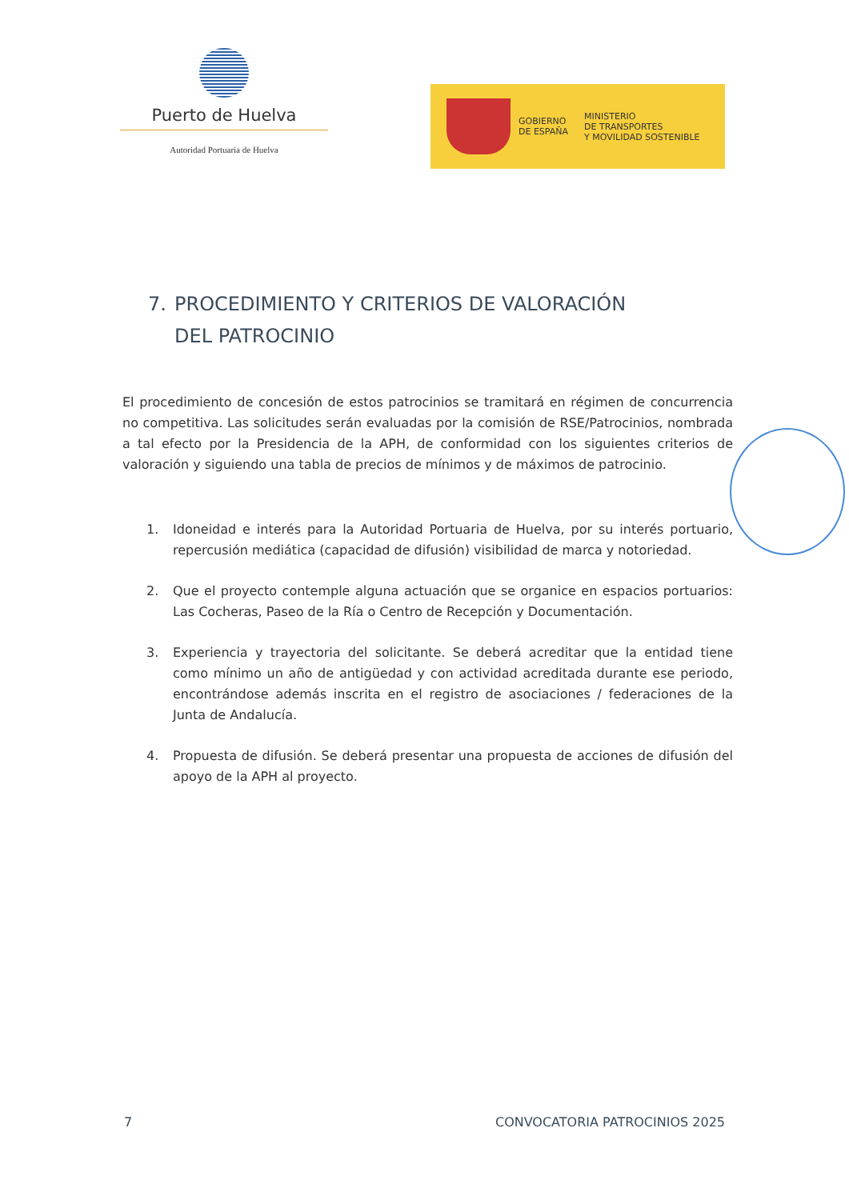Puerto de Huelva
Autoridad Portuaria de Huelva
GOBIERNO
DE ESPAÑA
MINISTERIO
DE TRANSPORTES
Y MOVILIDAD SOSTENIBLE
7. PROCEDIMIENTO Y CRITERIOS DE VALORACIÓN DEL PATROCINIO
El procedimiento de concesión de estos patrocinios se tramitará en régimen de concurrencia no competitiva. Las solicitudes serán evaluadas por la comisión de RSE/Patrocinios, nombrada a tal efecto por la Presidencia de la APH, de conformidad con los siguientes criterios de valoración y siguiendo una tabla de precios de mínimos y de máximos de patrocinio.
1. Idoneidad e interés para la Autoridad Portuaria de Huelva, por su interés portuario, repercusión mediática (capacidad de difusión) visibilidad de marca y notoriedad.
2. Que el proyecto contemple alguna actuación que se organice en espacios portuarios: Las Cocheras, Paseo de la Ría o Centro de Recepción y Documentación.
3. Experiencia y trayectoria del solicitante. Se deberá acreditar que la entidad tiene como mínimo un año de antigüedad y con actividad acreditada durante ese periodo, encontrándose además inscrita en el registro de asociaciones / federaciones de la Junta de Andalucía.
4. Propuesta de difusión. Se deberá presentar una propuesta de acciones de difusión del apoyo de la APH al proyecto.
7 CONVOCATORIA PATROCINIOS 2025